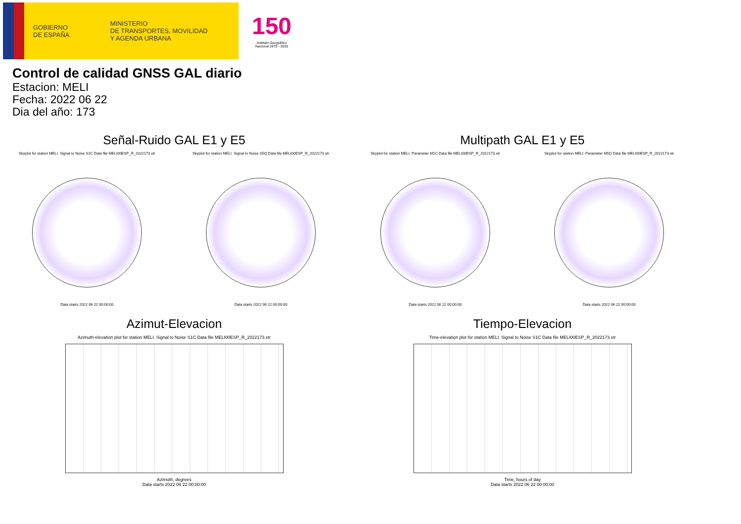GOBIERNO
DE ESPAÑA
MINISTERIO
DE TRANSPORTES, MOVILIDAD
Y AGENDA URBANA
150
Instituto Geográfico
Nacional 1870 - 2020
Control de calidad GNSS GAL diario
Estacion: MELI
Fecha: 2022 06 22
Dia del año: 173
Señal-Ruido GAL E1 y E5
Skyplot for station MELI. Signal to Noise S1C Data file MELI00ESP_R_2022173.xtr
Data starts 2022 06 22 00:00:00
Skyplot for station MELI. Signal to Noise S5Q Data file MELI00ESP_R_2022173.xtr
Data starts 2022 06 22 00:00:00
Multipath GAL E1 y E5
Skyplot for station MELI. Parameter M1C Data file MELI00ESP_R_2022173.xtr
Data starts 2022 06 22 00:00:00
Skyplot for station MELI. Parameter M5Q Data file MELI00ESP_R_2022173.xtr
Data starts 2022 06 22 00:00:00
Azimut-Elevacion
Azimuth-elevation plot for station MELI. Signal to Noise S1C Data file MELI00ESP_R_2022173.xtr
Azimuth, degrees
Data starts 2022 06 22 00:00:00
Tiempo-Elevacion
Time-elevation plot for station MELI. Signal to Noise S1C Data file MELI00ESP_R_2022173.xtr
Time, hours of day
Data starts 2022 06 22 00:00:00